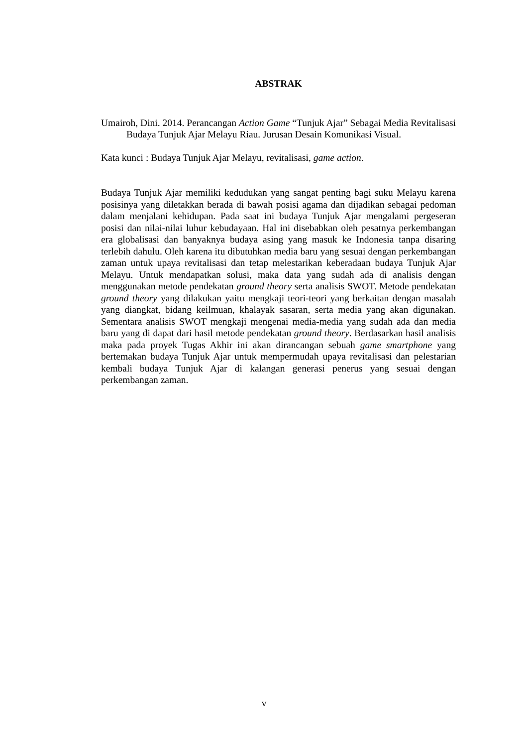ABSTRAK
Umairoh, Dini. 2014. Perancangan Action Game “Tunjuk Ajar” Sebagai Media Revitalisasi Budaya Tunjuk Ajar Melayu Riau. Jurusan Desain Komunikasi Visual.
Kata kunci : Budaya Tunjuk Ajar Melayu, revitalisasi, game action.
Budaya Tunjuk Ajar memiliki kedudukan yang sangat penting bagi suku Melayu karena posisinya yang diletakkan berada di bawah posisi agama dan dijadikan sebagai pedoman dalam menjalani kehidupan. Pada saat ini budaya Tunjuk Ajar mengalami pergeseran posisi dan nilai-nilai luhur kebudayaan. Hal ini disebabkan oleh pesatnya perkembangan era globalisasi dan banyaknya budaya asing yang masuk ke Indonesia tanpa disaring terlebih dahulu. Oleh karena itu dibutuhkan media baru yang sesuai dengan perkembangan zaman untuk upaya revitalisasi dan tetap melestarikan keberadaan budaya Tunjuk Ajar Melayu. Untuk mendapatkan solusi, maka data yang sudah ada di analisis dengan menggunakan metode pendekatan ground theory serta analisis SWOT. Metode pendekatan ground theory yang dilakukan yaitu mengkaji teori-teori yang berkaitan dengan masalah yang diangkat, bidang keilmuan, khalayak sasaran, serta media yang akan digunakan. Sementara analisis SWOT mengkaji mengenai media-media yang sudah ada dan media baru yang di dapat dari hasil metode pendekatan ground theory. Berdasarkan hasil analisis maka pada proyek Tugas Akhir ini akan dirancangan sebuah game smartphone yang bertemakan budaya Tunjuk Ajar untuk mempermudah upaya revitalisasi dan pelestarian kembali budaya Tunjuk Ajar di kalangan generasi penerus yang sesuai dengan perkembangan zaman.
v